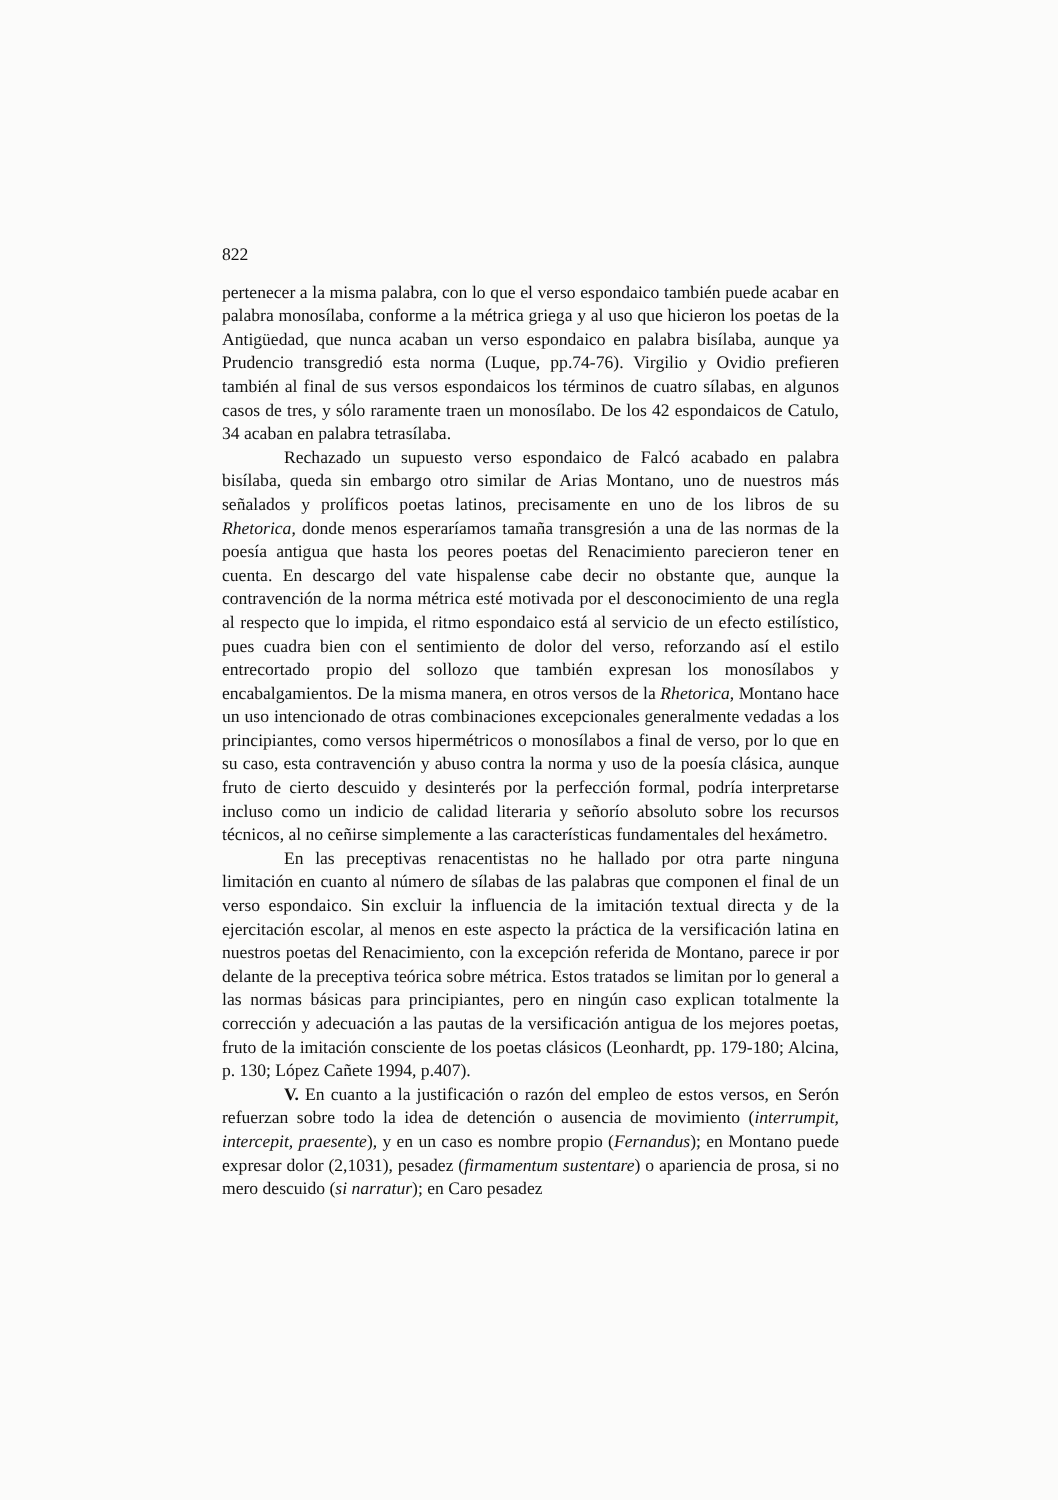822
pertenecer a la misma palabra, con lo que el verso espondaico también puede acabar en palabra monosílaba, conforme a la métrica griega y al uso que hicieron los poetas de la Antigüedad, que nunca acaban un verso espondaico en palabra bisílaba, aunque ya Prudencio transgredió esta norma (Luque, pp.74-76). Virgilio y Ovidio prefieren también al final de sus versos espondaicos los términos de cuatro sílabas, en algunos casos de tres, y sólo raramente traen un monosílabo. De los 42 espondaicos de Catulo, 34 acaban en palabra tetrasílaba.
Rechazado un supuesto verso espondaico de Falcó acabado en palabra bisílaba, queda sin embargo otro similar de Arias Montano, uno de nuestros más señalados y prolíficos poetas latinos, precisamente en uno de los libros de su Rhetorica, donde menos esperaríamos tamaña transgresión a una de las normas de la poesía antigua que hasta los peores poetas del Renacimiento parecieron tener en cuenta. En descargo del vate hispalense cabe decir no obstante que, aunque la contravención de la norma métrica esté motivada por el desconocimiento de una regla al respecto que lo impida, el ritmo espondaico está al servicio de un efecto estilístico, pues cuadra bien con el sentimiento de dolor del verso, reforzando así el estilo entrecortado propio del sollozo que también expresan los monosílabos y encabalgamientos. De la misma manera, en otros versos de la Rhetorica, Montano hace un uso intencionado de otras combinaciones excepcionales generalmente vedadas a los principiantes, como versos hipermétricos o monosílabos a final de verso, por lo que en su caso, esta contravención y abuso contra la norma y uso de la poesía clásica, aunque fruto de cierto descuido y desinterés por la perfección formal, podría interpretarse incluso como un indicio de calidad literaria y señorío absoluto sobre los recursos técnicos, al no ceñirse simplemente a las características fundamentales del hexámetro.
En las preceptivas renacentistas no he hallado por otra parte ninguna limitación en cuanto al número de sílabas de las palabras que componen el final de un verso espondaico. Sin excluir la influencia de la imitación textual directa y de la ejercitación escolar, al menos en este aspecto la práctica de la versificación latina en nuestros poetas del Renacimiento, con la excepción referida de Montano, parece ir por delante de la preceptiva teórica sobre métrica. Estos tratados se limitan por lo general a las normas básicas para principiantes, pero en ningún caso explican totalmente la corrección y adecuación a las pautas de la versificación antigua de los mejores poetas, fruto de la imitación consciente de los poetas clásicos (Leonhardt, pp. 179-180; Alcina, p. 130; López Cañete 1994, p.407).
V. En cuanto a la justificación o razón del empleo de estos versos, en Serón refuerzan sobre todo la idea de detención o ausencia de movimiento (interrumpit, intercepit, praesente), y en un caso es nombre propio (Fernandus); en Montano puede expresar dolor (2,1031), pesadez (firmamentum sustentare) o apariencia de prosa, si no mero descuido (si narratur); en Caro pesadez